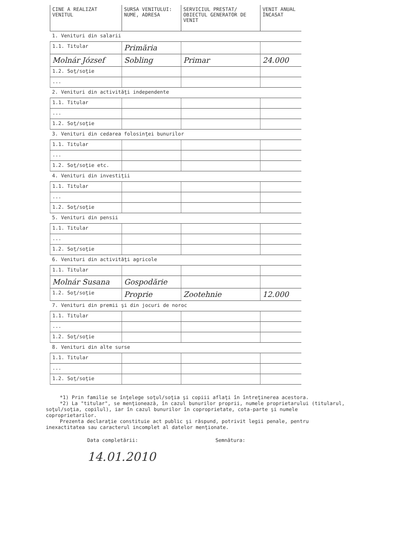| CINE A REALIZAT VENITUL | SURSA VENITULUI: NUME, ADRESA | SERVICIUL PRESTAT/ OBIECTUL GENERATOR DE VENIT | VENIT ANUAL ÎNCASAT |
| --- | --- | --- | --- |
| 1. Venituri din salarii | | | |
| 1.1. Titular | Primăria | | |
| Molnár József | Sobling | Primar | 24.000 |
| 1.2. Soţ/soţie | | | |
| ... | | | |
| 2. Venituri din activităţi independente | | | |
| 1.1. Titular | | | |
| ... | | | |
| 1.2. Soţ/soţie | | | |
| 3. Venituri din cedarea folosinţei bunurilor | | | |
| 1.1. Titular | | | |
| ... | | | |
| 1.2. Soţ/soţie etc. | | | |
| 4. Venituri din investiţii | | | |
| 1.1. Titular | | | |
| ... | | | |
| 1.2. Soţ/soţie | | | |
| 5. Venituri din pensii | | | |
| 1.1. Titular | | | |
| ... | | | |
| 1.2. Soţ/soţie | | | |
| 6. Venituri din activităţi agricole | | | |
| 1.1. Titular | | | |
| Molnár Susana | Gospodărie | | |
| 1.2. Soţ/soţie | Proprie | Zootehnie | 12.000 |
| 7. Venituri din premii şi din jocuri de noroc | | | |
| 1.1. Titular | | | |
| ... | | | |
| 1.2. Soţ/soţie | | | |
| 8. Venituri din alte surse | | | |
| 1.1. Titular | | | |
| ... | | | |
| 1.2. Soţ/soţie | | | |
*1) Prin familie se înţelege soţul/soţia şi copiii aflaţi în întreţinerea acestora.
*2) La "titular", se menţionează, în cazul bunurilor proprii, numele proprietarului (titularul, soţul/soţia, copilul), iar în cazul bunurilor în coproprietate, cota-parte şi numele coproprietarilor.
Prezenta declaraţie constituie act public şi răspund, potrivit legii penale, pentru inexactitatea sau caracterul incomplet al datelor menţionate.
Data completării:
14.01.2010
Semnătura: